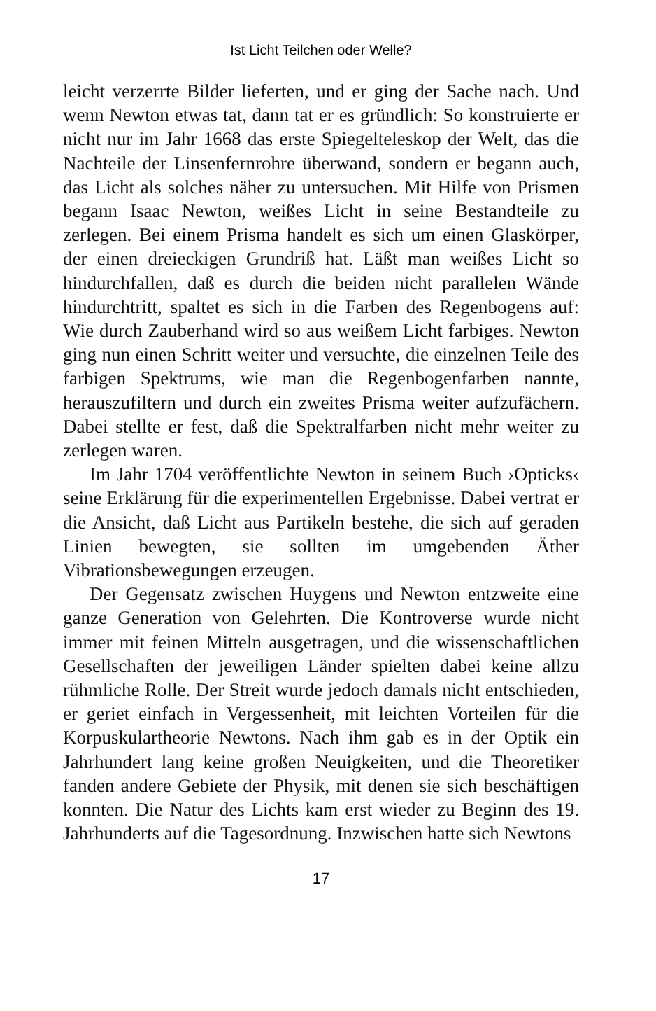Ist Licht Teilchen oder Welle?
leicht verzerrte Bilder lieferten, und er ging der Sache nach. Und wenn Newton etwas tat, dann tat er es gründlich: So konstruierte er nicht nur im Jahr 1668 das erste Spiegelteleskop der Welt, das die Nachteile der Linsenfernrohre überwand, sondern er begann auch, das Licht als solches näher zu untersuchen. Mit Hilfe von Prismen begann Isaac Newton, weißes Licht in seine Bestandteile zu zerlegen. Bei einem Prisma handelt es sich um einen Glaskörper, der einen dreieckigen Grundriß hat. Läßt man weißes Licht so hindurchfallen, daß es durch die beiden nicht parallelen Wände hindurchtritt, spaltet es sich in die Farben des Regenbogens auf: Wie durch Zauberhand wird so aus weißem Licht farbiges. Newton ging nun einen Schritt weiter und versuchte, die einzelnen Teile des farbigen Spektrums, wie man die Regenbogenfarben nannte, herauszufiltern und durch ein zweites Prisma weiter aufzufächern. Dabei stellte er fest, daß die Spektralfarben nicht mehr weiter zu zerlegen waren.
Im Jahr 1704 veröffentlichte Newton in seinem Buch ›Opticks‹ seine Erklärung für die experimentellen Ergebnisse. Dabei vertrat er die Ansicht, daß Licht aus Partikeln bestehe, die sich auf geraden Linien bewegten, sie sollten im umgebenden Äther Vibrationsbewegungen erzeugen.
Der Gegensatz zwischen Huygens und Newton entzweite eine ganze Generation von Gelehrten. Die Kontroverse wurde nicht immer mit feinen Mitteln ausgetragen, und die wissenschaftlichen Gesellschaften der jeweiligen Länder spielten dabei keine allzu rühmliche Rolle. Der Streit wurde jedoch damals nicht entschieden, er geriet einfach in Vergessenheit, mit leichten Vorteilen für die Korpuskulartheorie Newtons. Nach ihm gab es in der Optik ein Jahrhundert lang keine großen Neuigkeiten, und die Theoretiker fanden andere Gebiete der Physik, mit denen sie sich beschäftigen konnten. Die Natur des Lichts kam erst wieder zu Beginn des 19. Jahrhunderts auf die Tagesordnung. Inzwischen hatte sich Newtons
17